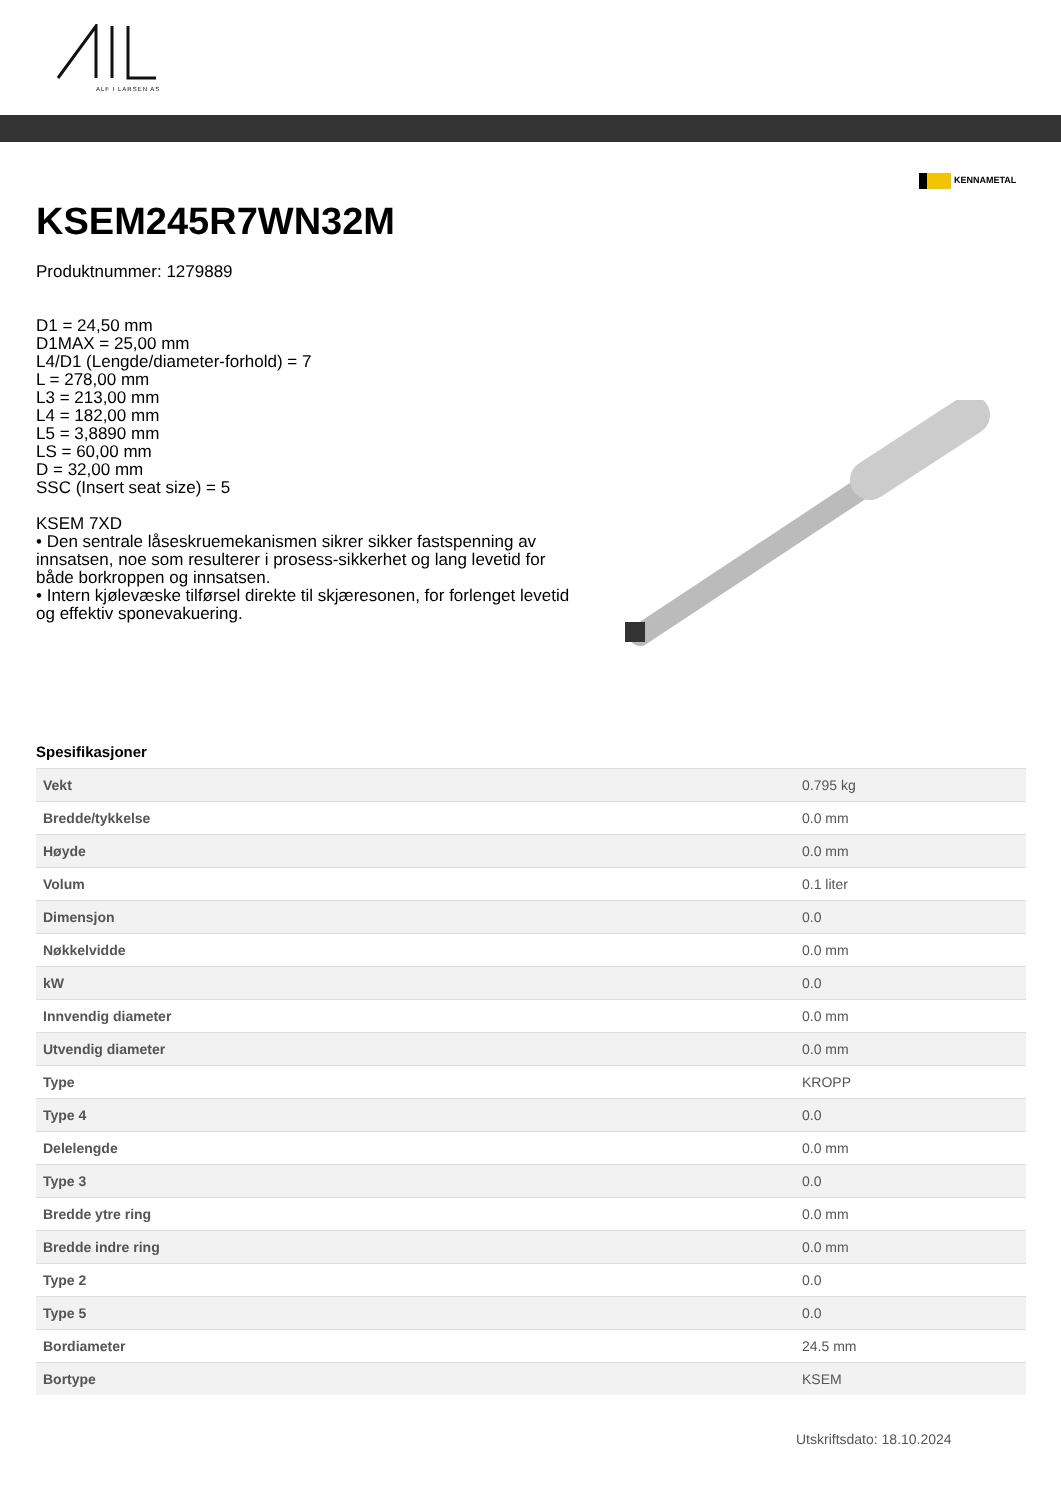ALF I LARSEN AS
KENNAMETAL
KSEM245R7WN32M
Produktnummer: 1279889
D1 = 24,50 mm
D1MAX = 25,00 mm
L4/D1 (Lengde/diameter-forhold) = 7
L = 278,00 mm
L3 = 213,00 mm
L4 = 182,00 mm
L5 = 3,8890 mm
LS = 60,00 mm
D = 32,00 mm
SSC (Insert seat size) = 5
KSEM 7XD
• Den sentrale låseskruemekanismen sikrer sikker fastspenning av innsatsen, noe som resulterer i prosess-sikkerhet og lang levetid for både borkroppen og innsatsen.
• Intern kjølevæske tilførsel direkte til skjæresonen, for forlenget levetid og effektiv sponevakuering.
Spesifikasjoner
| Vekt | 0.795 kg |
| Bredde/tykkelse | 0.0 mm |
| Høyde | 0.0 mm |
| Volum | 0.1 liter |
| Dimensjon | 0.0 |
| Nøkkelvidde | 0.0 mm |
| kW | 0.0 |
| Innvendig diameter | 0.0 mm |
| Utvendig diameter | 0.0 mm |
| Type | KROPP |
| Type 4 | 0.0 |
| Delelengde | 0.0 mm |
| Type 3 | 0.0 |
| Bredde ytre ring | 0.0 mm |
| Bredde indre ring | 0.0 mm |
| Type 2 | 0.0 |
| Type 5 | 0.0 |
| Bordiameter | 24.5 mm |
| Bortype | KSEM |
Utskriftsdato: 18.10.2024